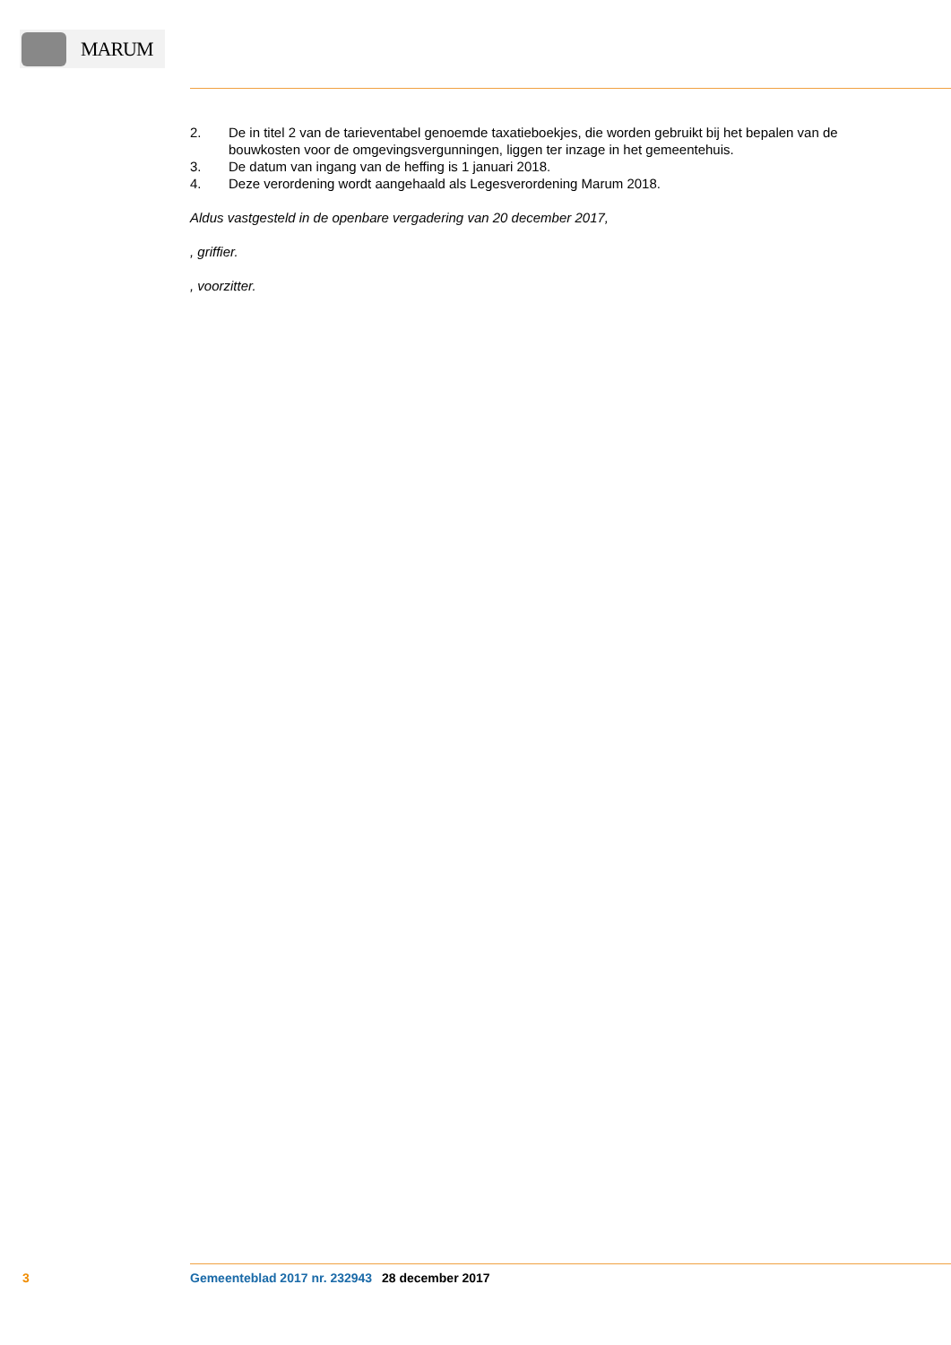MARUM
2. De in titel 2 van de tarieventabel genoemde taxatieboekjes, die worden gebruikt bij het bepalen van de bouwkosten voor de omgevingsvergunningen, liggen ter inzage in het gemeentehuis.
3. De datum van ingang van de heffing is 1 januari 2018.
4. Deze verordening wordt aangehaald als Legesverordening Marum 2018.
Aldus vastgesteld in de openbare vergadering van 20 december 2017,
, griffier.
, voorzitter.
3 Gemeenteblad 2017 nr. 232943 28 december 2017